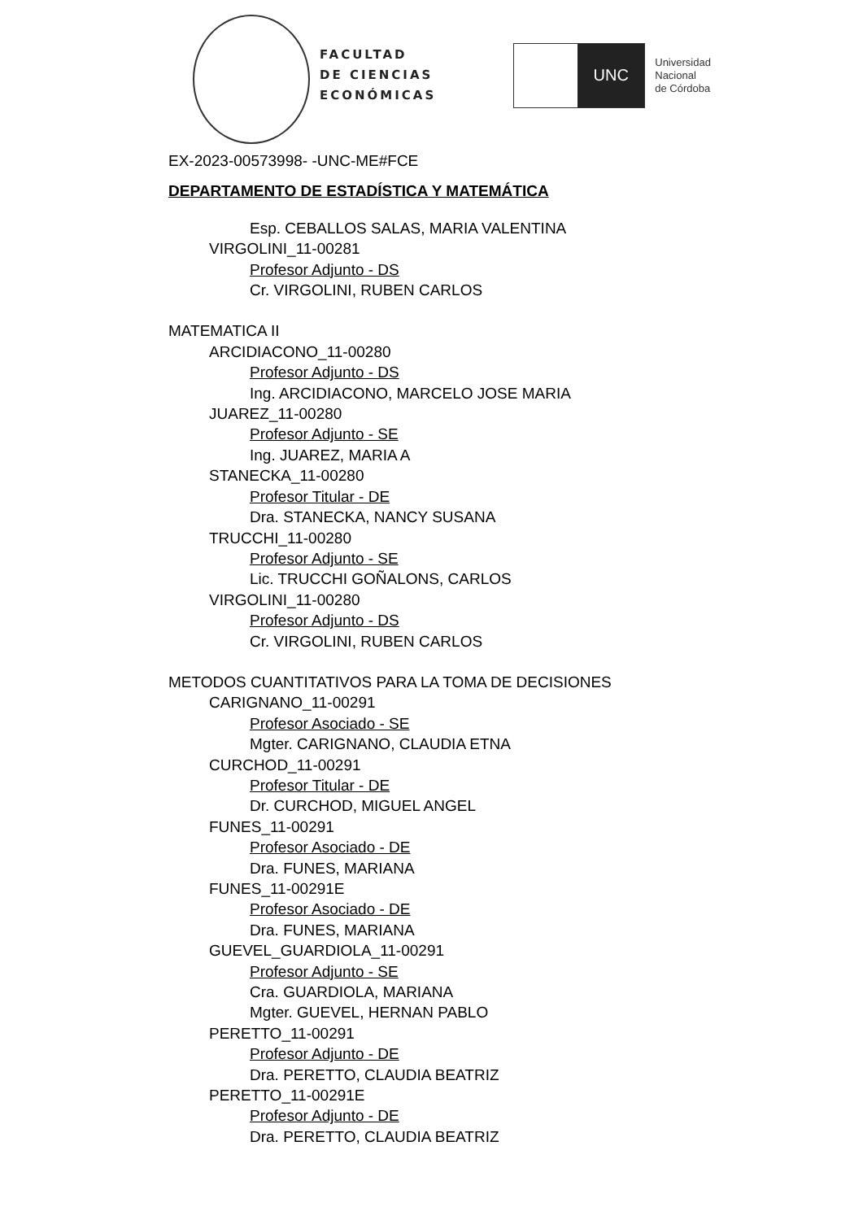FACULTAD
DE CIENCIAS
ECONÓMICAS
UNC
Universidad
Nacional
de Córdoba
EX-2023-00573998- -UNC-ME#FCE
DEPARTAMENTO DE ESTADÍSTICA Y MATEMÁTICA
Esp. CEBALLOS SALAS, MARIA VALENTINA
VIRGOLINI_11-00281
Profesor Adjunto - DS
Cr. VIRGOLINI, RUBEN CARLOS
MATEMATICA II
ARCIDIACONO_11-00280
Profesor Adjunto - DS
Ing. ARCIDIACONO, MARCELO JOSE MARIA
JUAREZ_11-00280
Profesor Adjunto - SE
Ing. JUAREZ, MARIA A
STANECKA_11-00280
Profesor Titular - DE
Dra. STANECKA, NANCY SUSANA
TRUCCHI_11-00280
Profesor Adjunto - SE
Lic. TRUCCHI GOÑALONS, CARLOS
VIRGOLINI_11-00280
Profesor Adjunto - DS
Cr. VIRGOLINI, RUBEN CARLOS
METODOS CUANTITATIVOS PARA LA TOMA DE DECISIONES
CARIGNANO_11-00291
Profesor Asociado - SE
Mgter. CARIGNANO, CLAUDIA ETNA
CURCHOD_11-00291
Profesor Titular - DE
Dr. CURCHOD, MIGUEL ANGEL
FUNES_11-00291
Profesor Asociado - DE
Dra. FUNES, MARIANA
FUNES_11-00291E
Profesor Asociado - DE
Dra. FUNES, MARIANA
GUEVEL_GUARDIOLA_11-00291
Profesor Adjunto - SE
Cra. GUARDIOLA, MARIANA
Mgter. GUEVEL, HERNAN PABLO
PERETTO_11-00291
Profesor Adjunto - DE
Dra. PERETTO, CLAUDIA BEATRIZ
PERETTO_11-00291E
Profesor Adjunto - DE
Dra. PERETTO, CLAUDIA BEATRIZ